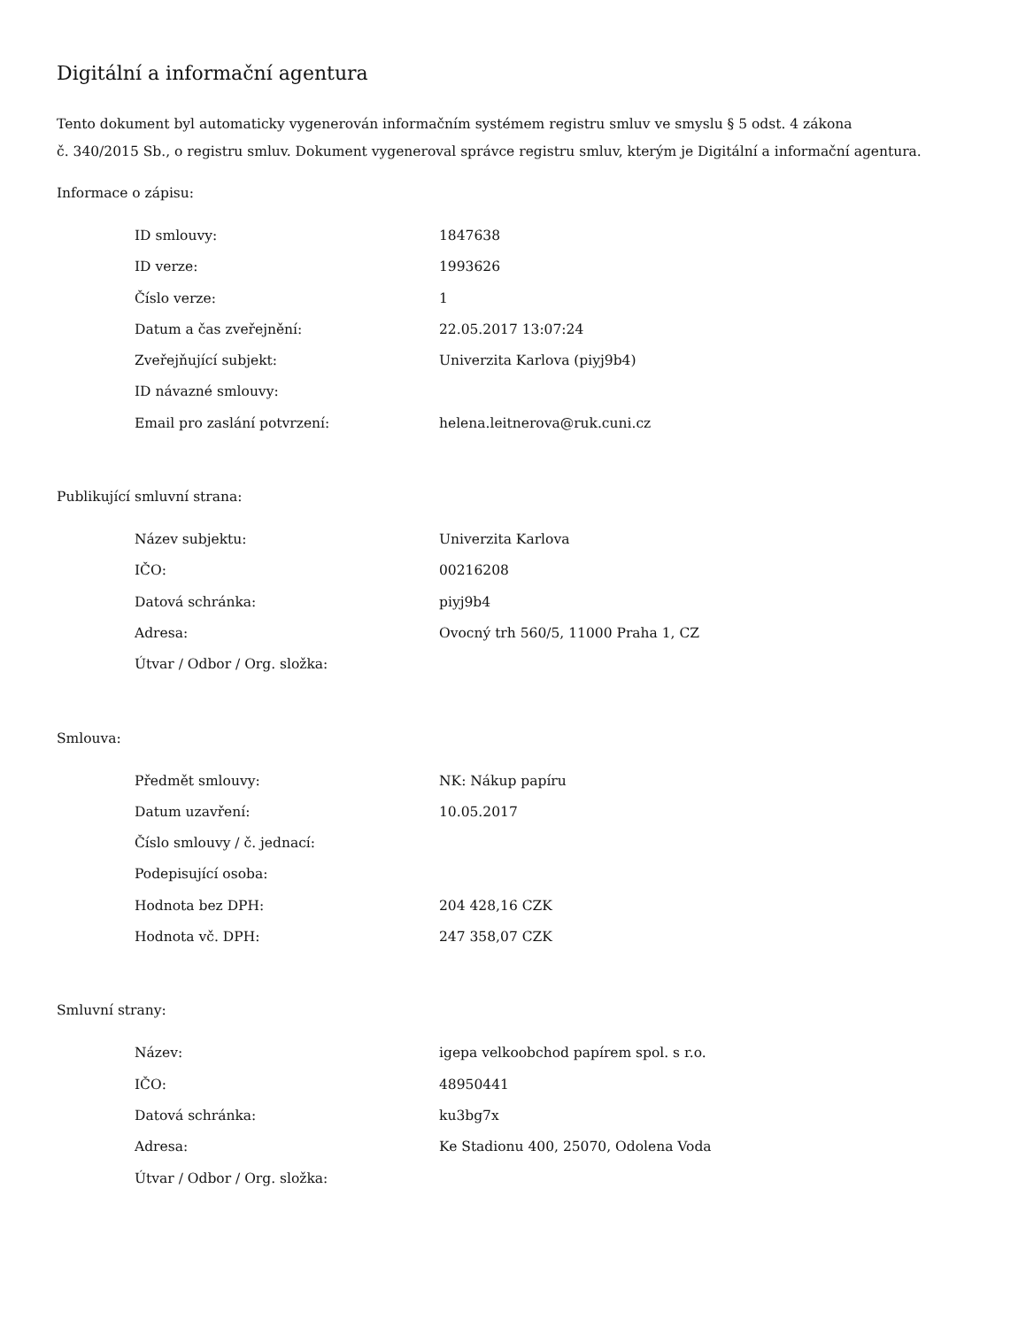Digitální a informační agentura
Tento dokument byl automaticky vygenerován informačním systémem registru smluv ve smyslu § 5 odst. 4 zákona
č. 340/2015 Sb., o registru smluv. Dokument vygeneroval správce registru smluv, kterým je Digitální a informační agentura.
Informace o zápisu:
| ID smlouvy: | 1847638 |
| ID verze: | 1993626 |
| Číslo verze: | 1 |
| Datum a čas zveřejnění: | 22.05.2017 13:07:24 |
| Zveřejňující subjekt: | Univerzita Karlova (piyj9b4) |
| ID návazné smlouvy: | |
| Email pro zaslání potvrzení: | helena.leitnerova@ruk.cuni.cz |
Publikující smluvní strana:
| Název subjektu: | Univerzita Karlova |
| IČO: | 00216208 |
| Datová schránka: | piyj9b4 |
| Adresa: | Ovocný trh 560/5, 11000 Praha 1, CZ |
| Útvar / Odbor / Org. složka: | |
Smlouva:
| Předmět smlouvy: | NK: Nákup papíru |
| Datum uzavření: | 10.05.2017 |
| Číslo smlouvy / č. jednací: | |
| Podepisující osoba: | |
| Hodnota bez DPH: | 204 428,16 CZK |
| Hodnota vč. DPH: | 247 358,07 CZK |
Smluvní strany:
| Název: | igepa velkoobchod papírem spol. s r.o. |
| IČO: | 48950441 |
| Datová schránka: | ku3bg7x |
| Adresa: | Ke Stadionu 400, 25070, Odolena Voda |
| Útvar / Odbor / Org. složka: | |